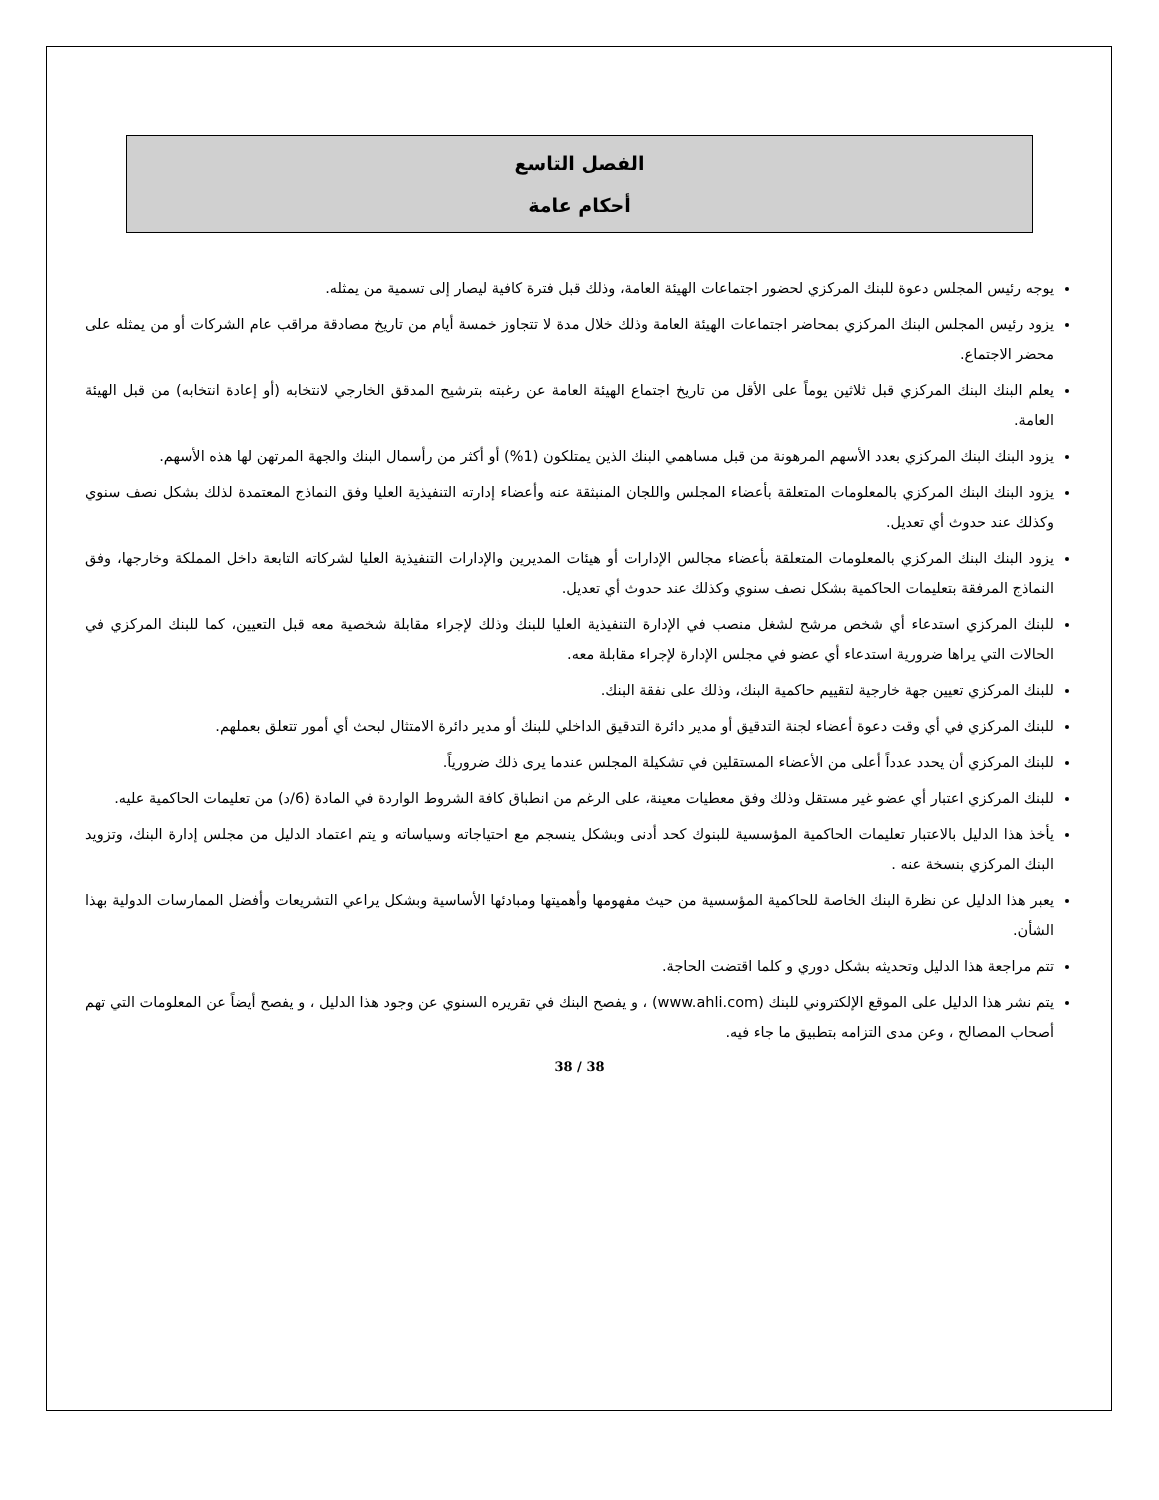الفصل التاسع
أحكام عامة
يوجه رئيس المجلس دعوة للبنك المركزي لحضور اجتماعات الهيئة العامة، وذلك قبل فترة كافية ليصار إلى تسمية من يمثله.
يزود رئيس المجلس البنك المركزي بمحاضر اجتماعات الهيئة العامة وذلك خلال مدة لا تتجاوز خمسة أيام من تاريخ مصادقة مراقب عام الشركات أو من يمثله على محضر الاجتماع.
يعلم البنك البنك المركزي قبل ثلاثين يوماً على الأقل من تاريخ اجتماع الهيئة العامة عن رغبته بترشيح المدقق الخارجي لانتخابه (أو إعادة انتخابه) من قبل الهيئة العامة.
يزود البنك البنك المركزي بعدد الأسهم المرهونة من قبل مساهمي البنك الذين يمتلكون (1%) أو أكثر من رأسمال البنك والجهة المرتهن لها هذه الأسهم.
يزود البنك البنك المركزي بالمعلومات المتعلقة بأعضاء المجلس واللجان المنبثقة عنه وأعضاء إدارته التنفيذية العليا وفق النماذج المعتمدة لذلك بشكل نصف سنوي وكذلك عند حدوث أي تعديل.
يزود البنك البنك المركزي بالمعلومات المتعلقة بأعضاء مجالس الإدارات أو هيئات المديرين والإدارات التنفيذية العليا لشركاته التابعة داخل المملكة وخارجها، وفق النماذج المرفقة بتعليمات الحاكمية بشكل نصف سنوي وكذلك عند حدوث أي تعديل.
للبنك المركزي استدعاء أي شخص مرشح لشغل منصب في الإدارة التنفيذية العليا للبنك وذلك لإجراء مقابلة شخصية معه قبل التعيين، كما للبنك المركزي في الحالات التي يراها ضرورية استدعاء أي عضو في مجلس الإدارة لإجراء مقابلة معه.
للبنك المركزي تعيين جهة خارجية لتقييم حاكمية البنك، وذلك على نفقة البنك.
للبنك المركزي في أي وقت دعوة أعضاء لجنة التدقيق أو مدير دائرة التدقيق الداخلي للبنك أو مدير دائرة الامتثال لبحث أي أمور تتعلق بعملهم.
للبنك المركزي أن يحدد عدداً أعلى من الأعضاء المستقلين في تشكيلة المجلس عندما يرى ذلك ضرورياً.
للبنك المركزي اعتبار أي عضو غير مستقل وذلك وفق معطيات معينة، على الرغم من انطباق كافة الشروط الواردة في المادة (6/د) من تعليمات الحاكمية عليه.
يأخذ هذا الدليل بالاعتبار تعليمات الحاكمية المؤسسية للبنوك كحد أدنى وبشكل ينسجم مع احتياجاته وسياساته و يتم اعتماد الدليل من مجلس إدارة البنك، وتزويد البنك المركزي بنسخة عنه .
يعبر هذا الدليل عن نظرة البنك الخاصة للحاكمية المؤسسية من حيث مفهومها وأهميتها ومبادئها الأساسية وبشكل يراعي التشريعات وأفضل الممارسات الدولية بهذا الشأن.
تتم مراجعة هذا الدليل وتحديثه بشكل دوري و كلما اقتضت الحاجة.
يتم نشر هذا الدليل على الموقع الإلكتروني للبنك (www.ahli.com) ، و يفصح البنك في تقريره السنوي عن وجود هذا الدليل ، و يفصح أيضاً عن المعلومات التي تهم أصحاب المصالح ، وعن مدى التزامه بتطبيق ما جاء فيه.
38 / 38